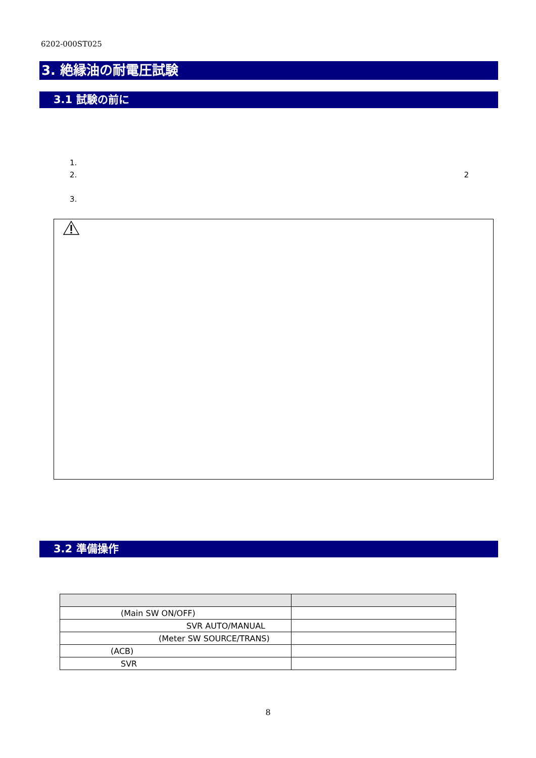6202-000ST025
3. 絶縁油の耐電圧試験
3.1 試験の前に
1.
2. 2
3.
3.2 準備操作
| (Main SW ON/OFF) | |
| SVR AUTO/MANUAL | |
| (Meter SW SOURCE/TRANS) | |
| (ACB) | |
| SVR | |
8